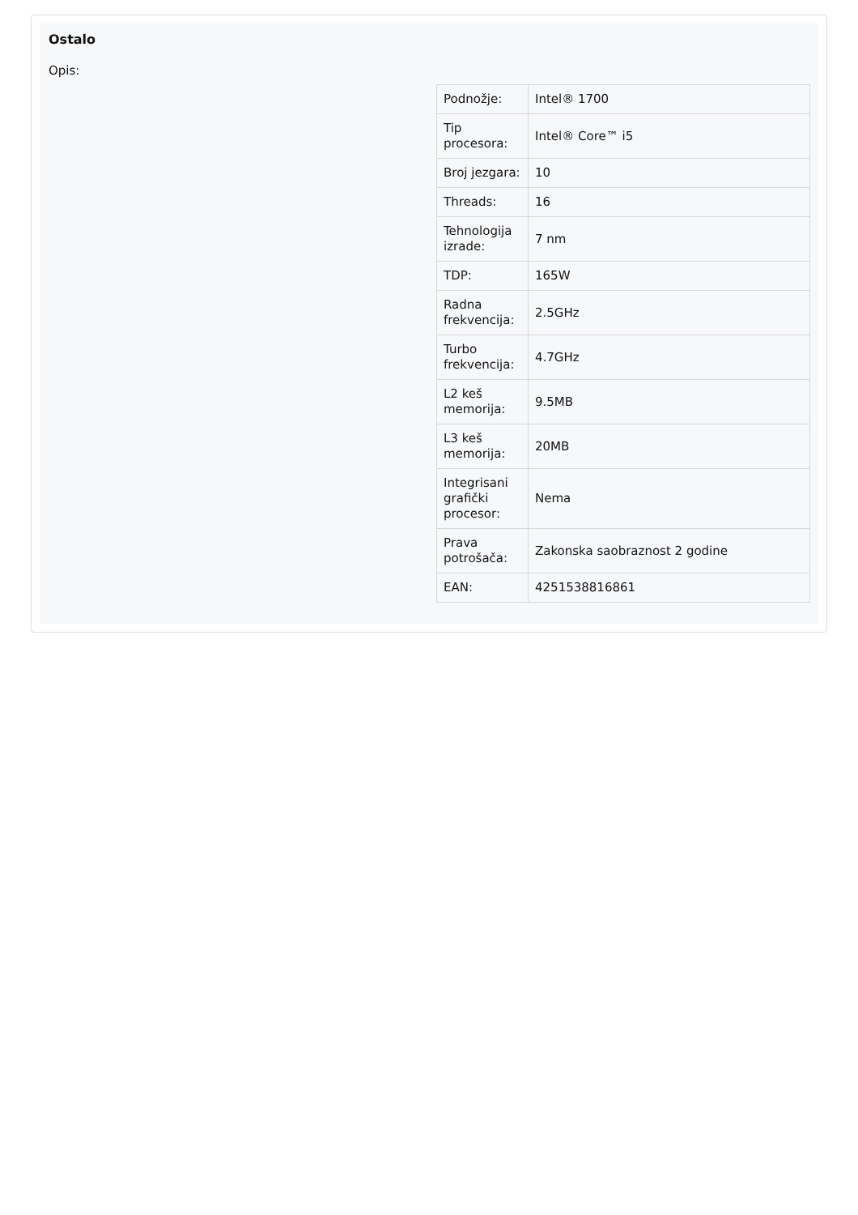Ostalo
Opis:
| Podnožje: | Intel® 1700 |
| Tip procesora: | Intel® Core™ i5 |
| Broj jezgara: | 10 |
| Threads: | 16 |
| Tehnologija izrade: | 7 nm |
| TDP: | 165W |
| Radna frekvencija: | 2.5GHz |
| Turbo frekvencija: | 4.7GHz |
| L2 keš memorija: | 9.5MB |
| L3 keš memorija: | 20MB |
| Integrisani grafički procesor: | Nema |
| Prava potrošača: | Zakonska saobraznost 2 godine |
| EAN: | 4251538816861 |